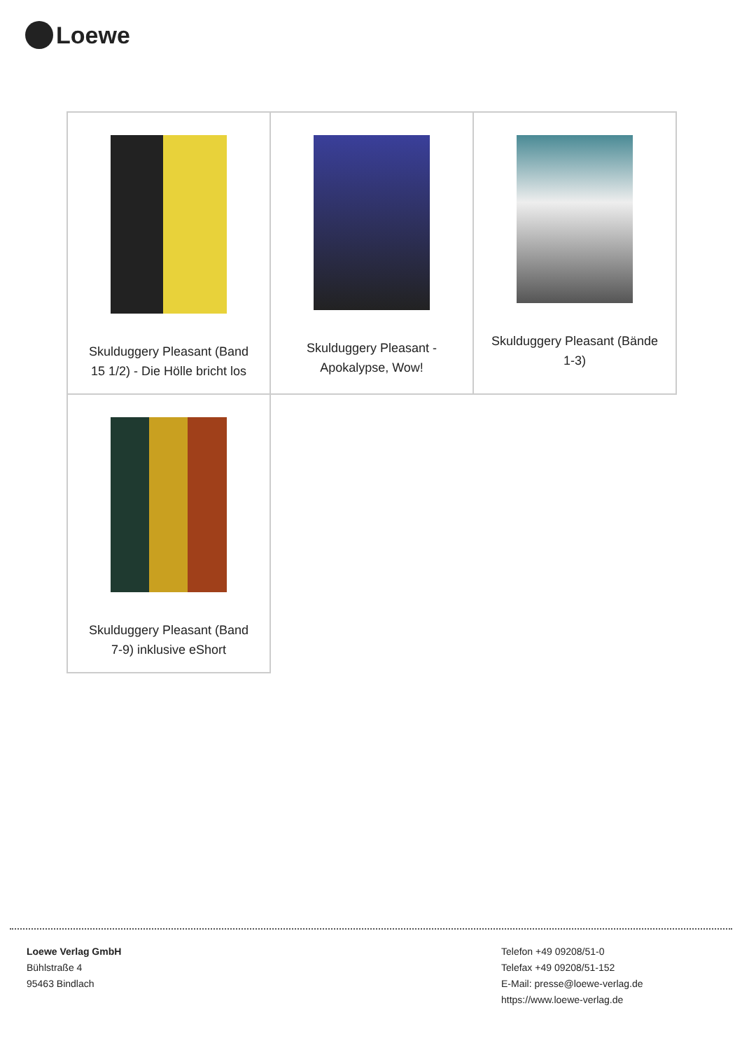Loewe
| Skulduggery Pleasant (Band 15 1/2) - Die Hölle bricht los | Skulduggery Pleasant - Apokalypse, Wow! | Skulduggery Pleasant (Bände 1-3) |
| Skulduggery Pleasant (Band 7-9) inklusive eShort | | |
Loewe Verlag GmbH
Bühlstraße 4
95463 Bindlach
Telefon +49 09208/51-0
Telefax +49 09208/51-152
E-Mail: presse@loewe-verlag.de
https://www.loewe-verlag.de